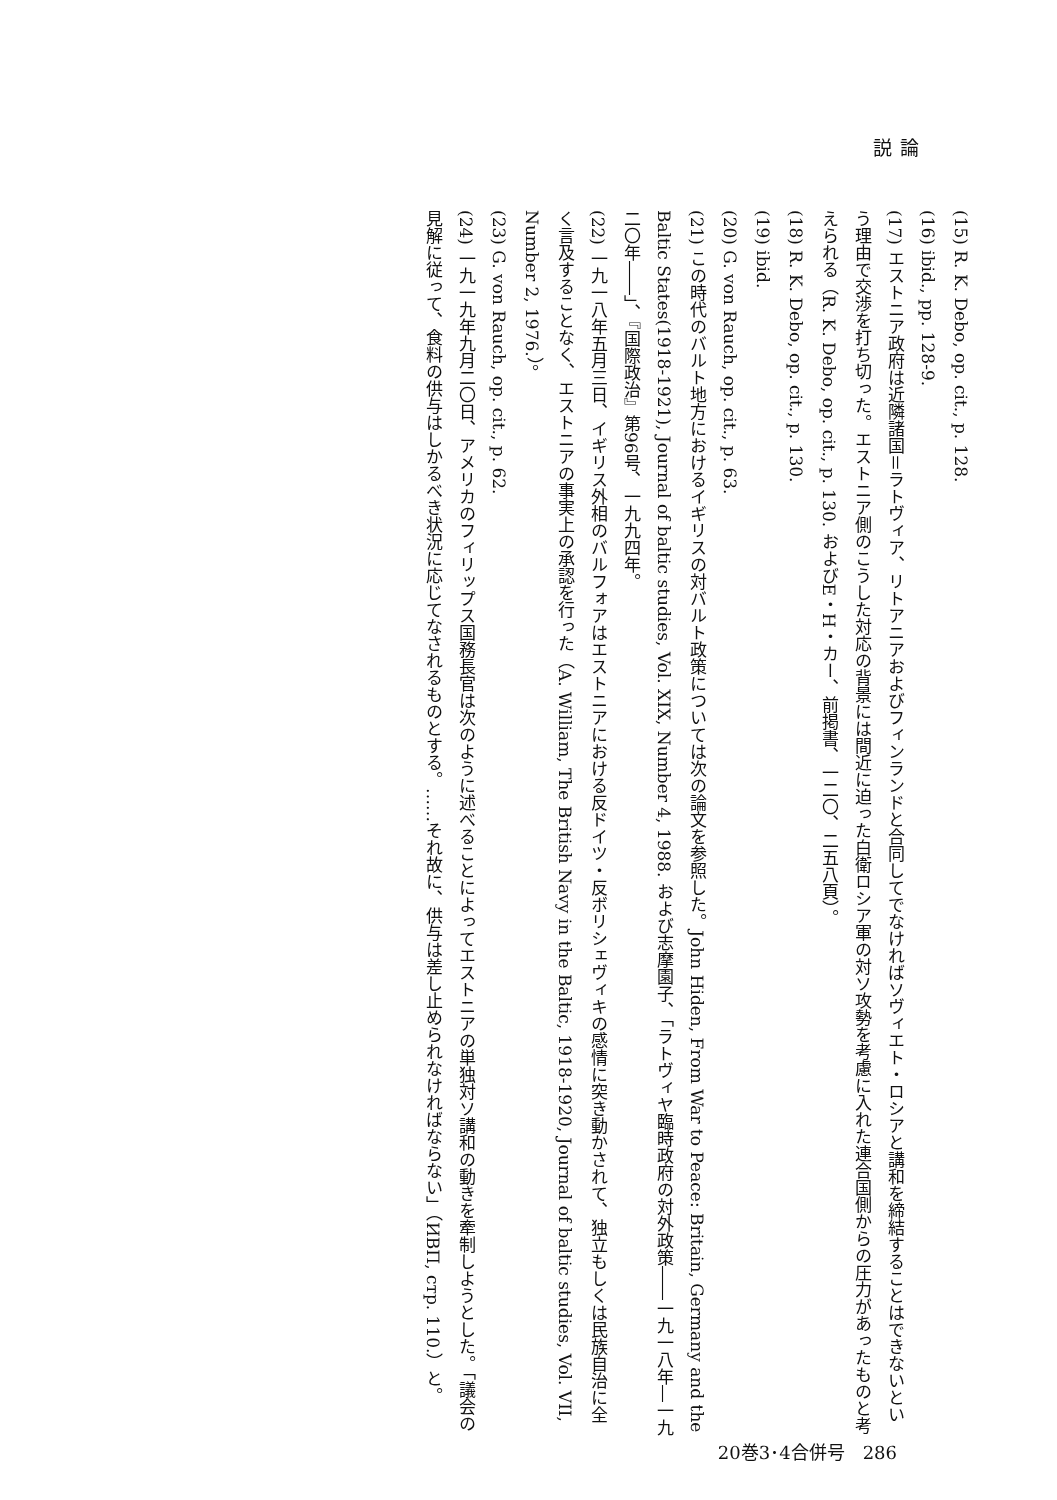論説
(15) R. K. Debo, op. cit., p. 128.
(16) ibid., pp. 128-9.
(17) エストニア政府は近隣諸国＝ラトヴィア、リトアニアおよびフィンランドと合同してでなければソヴィエト・ロシアと講和を締結することはできないという理由で交渉を打ち切った。エストニア側のこうした対応の背景には間近に迫った白衛ロシア軍の対ソ攻勢を考慮に入れた連合国側からの圧力があったものと考えられる（R. K. Debo, op. cit., p. 130. およびE・H・カー、前掲書、一二〇、二五八頁）。
(18) R. K. Debo, op. cit., p. 130.
(19) ibid.
(20) G. von Rauch, op. cit., p. 63.
(21) この時代のバルト地方におけるイギリスの対バルト政策については次の論文を参照した。John Hiden, From War to Peace: Britain, Germany and the Baltic States(1918-1921), Journal of baltic studies, Vol. XIX, Number 4, 1988. および志摩園子、「ラトヴィヤ臨時政府の対外政策――一九一八年―一九二〇年――」、『国際政治』第96号、一九九四年。
(22) 一九一八年五月三日、イギリス外相のバルフォアはエストニアにおける反ドイツ・反ボリシェヴィキの感情に突き動かされて、独立もしくは民族自治に全く言及することなく、エストニアの事実上の承認を行った（A. William, The British Navy in the Baltic, 1918-1920, Journal of baltic studies, Vol. VII, Number 2, 1976.）。
(23) G. von Rauch, op. cit., p. 62.
(24) 一九一九年九月二〇日、アメリカのフィリップス国務長官は次のように述べることによってエストニアの単独対ソ講和の動きを牽制しようとした。「議会の見解に従って、食料の供与はしかるべき状況に応じてなされるものとする。……それ故に、供与は差し止められなければならない」（ИВП, стр. 110.）と。
20巻3･4合併号　286